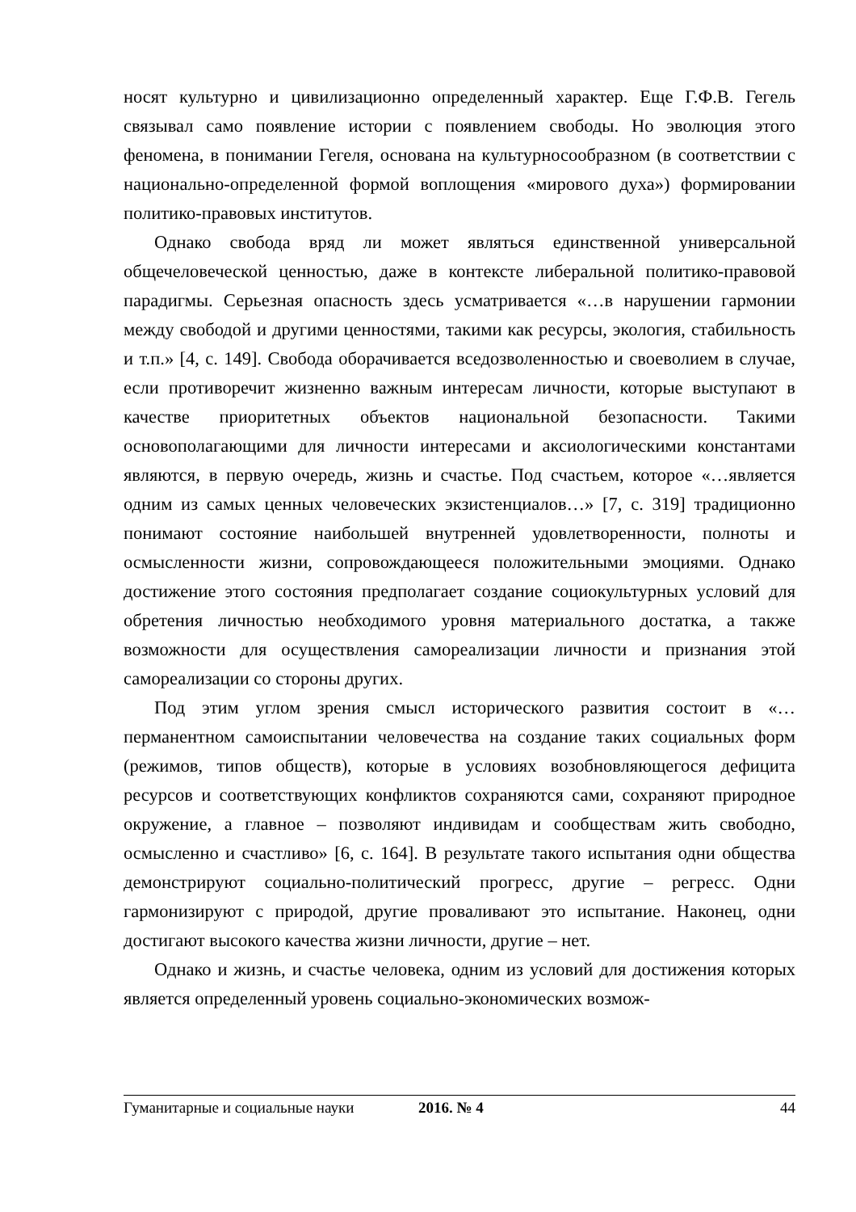носят культурно и цивилизационно определенный характер. Еще Г.Ф.В. Гегель связывал само появление истории с появлением свободы. Но эволюция этого феномена, в понимании Гегеля, основана на культурносообразном (в соответствии с национально-определенной формой воплощения «мирового духа») формировании политико-правовых институтов.
Однако свобода вряд ли может являться единственной универсальной общечеловеческой ценностью, даже в контексте либеральной политико-правовой парадигмы. Серьезная опасность здесь усматривается «…в нарушении гармонии между свободой и другими ценностями, такими как ресурсы, экология, стабильность и т.п.» [4, с. 149]. Свобода оборачивается вседозволенностью и своеволием в случае, если противоречит жизненно важным интересам личности, которые выступают в качестве приоритетных объектов национальной безопасности. Такими основополагающими для личности интересами и аксиологическими константами являются, в первую очередь, жизнь и счастье. Под счастьем, которое «…является одним из самых ценных человеческих экзистенциалов…» [7, с. 319] традиционно понимают состояние наибольшей внутренней удовлетворенности, полноты и осмысленности жизни, сопровождающееся положительными эмоциями. Однако достижение этого состояния предполагает создание социокультурных условий для обретения личностью необходимого уровня материального достатка, а также возможности для осуществления самореализации личности и признания этой самореализации со стороны других.
Под этим углом зрения смысл исторического развития состоит в «…перманентном самоиспытании человечества на создание таких социальных форм (режимов, типов обществ), которые в условиях возобновляющегося дефицита ресурсов и соответствующих конфликтов сохраняются сами, сохраняют природное окружение, а главное – позволяют индивидам и сообществам жить свободно, осмысленно и счастливо» [6, с. 164]. В результате такого испытания одни общества демонстрируют социально-политический прогресс, другие – регресс. Одни гармонизируют с природой, другие проваливают это испытание. Наконец, одни достигают высокого качества жизни личности, другие – нет.
Однако и жизнь, и счастье человека, одним из условий для достижения которых является определенный уровень социально-экономических возмож-
Гуманитарные и социальные науки 2016. № 4 44